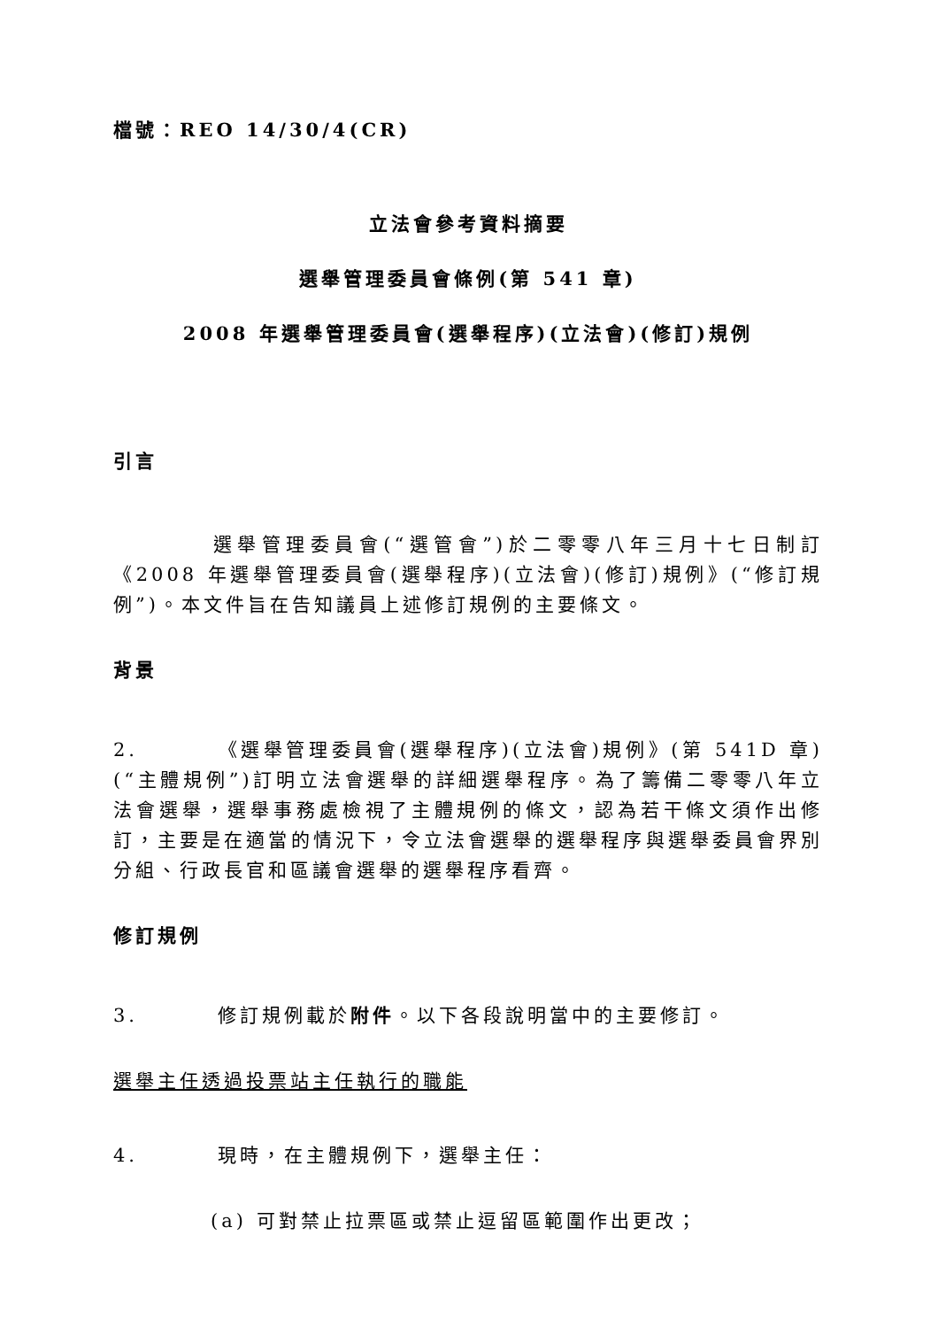檔號：REO 14/30/4(CR)
立法會參考資料摘要
選舉管理委員會條例(第 541 章)
2008 年選舉管理委員會(選舉程序)(立法會)(修訂)規例
引言
選舉管理委員會(“選管會”)於二零零八年三月十七日制訂《2008 年選舉管理委員會(選舉程序)(立法會)(修訂)規例》(“修訂規例”)。本文件旨在告知議員上述修訂規例的主要條文。
背景
2. 《選舉管理委員會(選舉程序)(立法會)規例》(第 541D 章)(“主體規例”)訂明立法會選舉的詳細選舉程序。為了籌備二零零八年立法會選舉，選舉事務處檢視了主體規例的條文，認為若干條文須作出修訂，主要是在適當的情況下，令立法會選舉的選舉程序與選舉委員會界別分組、行政長官和區議會選舉的選舉程序看齊。
修訂規例
3. 修訂規例載於附件。以下各段說明當中的主要修訂。
選舉主任透過投票站主任執行的職能
4. 現時，在主體規例下，選舉主任：
(a) 可對禁止拉票區或禁止逗留區範圍作出更改；